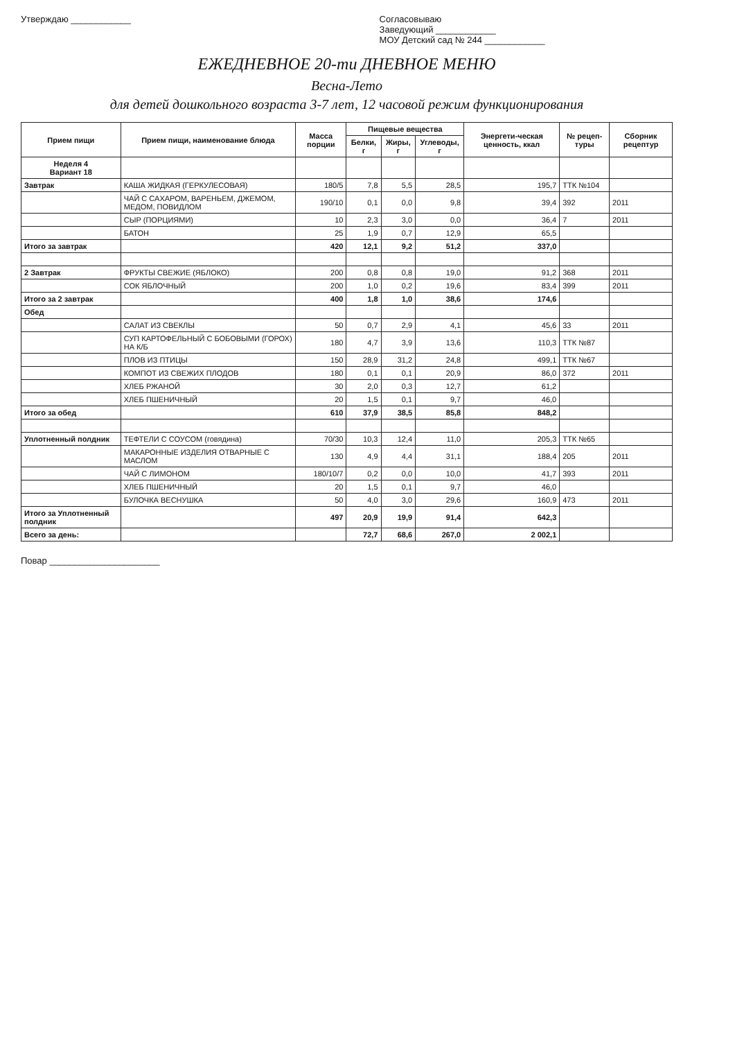Утверждаю ____________ Согласовываю
Заведующий ____________
МОУ Детский сад № 244 ____________
ЕЖЕДНЕВНОЕ 20-ти ДНЕВНОЕ МЕНЮ
Весна-Лето
для детей дошкольного возраста 3-7 лет, 12 часовой режим функционирования
| Прием пищи | Прием пищи, наименование блюда | Масса порции | Пищевые вещества | | | Энергети-ческая ценность, ккал | № рецеп-туры | Сборник рецептур |
| --- | --- | --- | --- | --- | --- | --- | --- | --- |
| | | | Белки, г | Жиры, г | Углеводы, г | | | |
| Неделя 4 Вариант 18 | | | | | | | | |
| Завтрак | КАША ЖИДКАЯ (ГЕРКУЛЕСОВАЯ) | 180/5 | 7,8 | 5,5 | 28,5 | 195,7 | ТТК №104 | |
| | ЧАЙ С САХАРОМ, ВАРЕНЬЕМ, ДЖЕМОМ, МЕДОМ, ПОВИДЛОМ | 190/10 | 0,1 | 0,0 | 9,8 | 39,4 | 392 | 2011 |
| | СЫР (ПОРЦИЯМИ) | 10 | 2,3 | 3,0 | 0,0 | 36,4 | 7 | 2011 |
| | БАТОН | 25 | 1,9 | 0,7 | 12,9 | 65,5 | | |
| Итого за завтрак | | 420 | 12,1 | 9,2 | 51,2 | 337,0 | | |
| 2 Завтрак | ФРУКТЫ СВЕЖИЕ (ЯБЛОКО) | 200 | 0,8 | 0,8 | 19,0 | 91,2 | 368 | 2011 |
| | СОК ЯБЛОЧНЫЙ | 200 | 1,0 | 0,2 | 19,6 | 83,4 | 399 | 2011 |
| Итого за 2 завтрак | | 400 | 1,8 | 1,0 | 38,6 | 174,6 | | |
| Обед | | | | | | | | |
| | САЛАТ ИЗ СВЕКЛЫ | 50 | 0,7 | 2,9 | 4,1 | 45,6 | 33 | 2011 |
| | СУП КАРТОФЕЛЬНЫЙ С БОБОВЫМИ (ГОРОХ) НА К/Б | 180 | 4,7 | 3,9 | 13,6 | 110,3 | ТТК №87 | |
| | ПЛОВ ИЗ ПТИЦЫ | 150 | 28,9 | 31,2 | 24,8 | 499,1 | ТТК №67 | |
| | КОМПОТ ИЗ СВЕЖИХ ПЛОДОВ | 180 | 0,1 | 0,1 | 20,9 | 86,0 | 372 | 2011 |
| | ХЛЕБ РЖАНОЙ | 30 | 2,0 | 0,3 | 12,7 | 61,2 | | |
| | ХЛЕБ ПШЕНИЧНЫЙ | 20 | 1,5 | 0,1 | 9,7 | 46,0 | | |
| Итого за обед | | 610 | 37,9 | 38,5 | 85,8 | 848,2 | | |
| Уплотненный полдник | ТЕФТЕЛИ С СОУСОМ (говядина) | 70/30 | 10,3 | 12,4 | 11,0 | 205,3 | ТТК №65 | |
| | МАКАРОННЫЕ ИЗДЕЛИЯ ОТВАРНЫЕ С МАСЛОМ | 130 | 4,9 | 4,4 | 31,1 | 188,4 | 205 | 2011 |
| | ЧАЙ С ЛИМОНОМ | 180/10/7 | 0,2 | 0,0 | 10,0 | 41,7 | 393 | 2011 |
| | ХЛЕБ ПШЕНИЧНЫЙ | 20 | 1,5 | 0,1 | 9,7 | 46,0 | | |
| | БУЛОЧКА ВЕСНУШКА | 50 | 4,0 | 3,0 | 29,6 | 160,9 | 473 | 2011 |
| Итого за Уплотненный полдник | | 497 | 20,9 | 19,9 | 91,4 | 642,3 | | |
| Всего за день: | | | 72,7 | 68,6 | 267,0 | 2 002,1 | | |
Повар ______________________